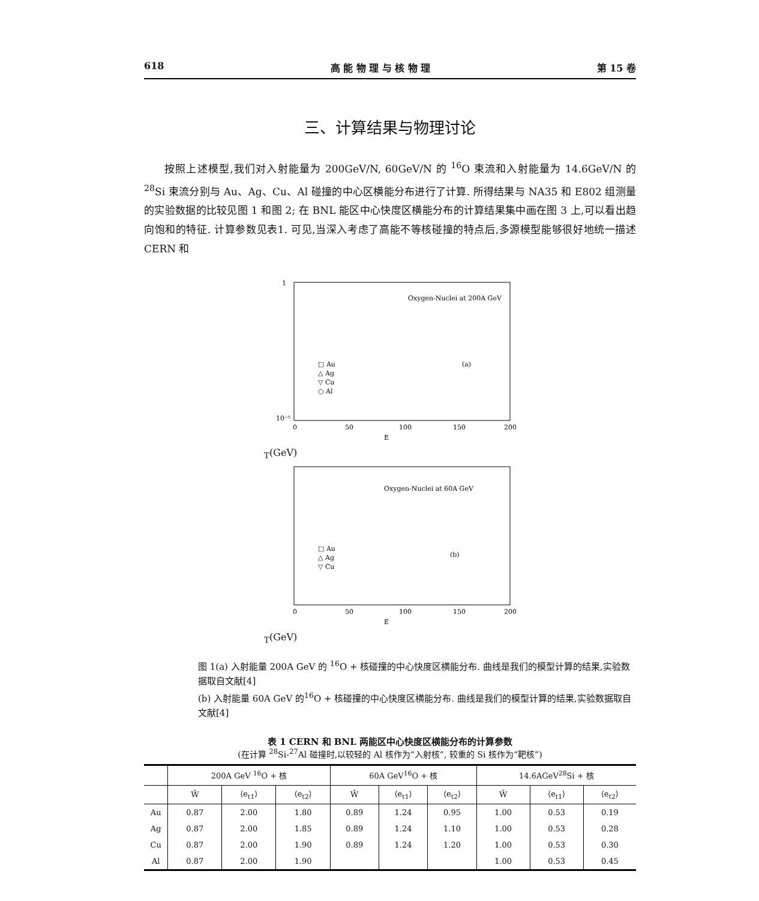618 高 能 物 理 与 核 物 理 第 15 卷
三、计算结果与物理讨论
按照上述模型,我们对入射能量为 200GeV/N, 60GeV/N 的 <sup>16</sup>O 束流和入射能量为 14.6GeV/N 的 <sup>28</sup>Si 束流分别与 Au、Ag、Cu、Al 碰撞的中心区横能分布进行了计算. 所得结果与 NA35 和 E802 组测量的实验数据的比较见图 1 和图 2; 在 BNL 能区中心快度区横能分布的计算结果集中画在图 3 上,可以看出趋向饱和的特征. 计算参数见表1. 可见,当深入考虑了高能不等核碰撞的特点后,多源模型能够很好地统一描述 CERN 和
Oxygen-Nuclei at 200A GeV
(a)
□ Au
△ Ag
▽ Cu
○ Al
1
10⁻⁵
0
50
100
150
200
ET(GeV)
Oxygen-Nuclei at 60A GeV
(b)
□ Au
△ Ag
▽ Cu
0
50
100
150
200
ET(GeV)
图 1(a) 入射能量 200A GeV 的 <sup>16</sup>O + 核碰撞的中心快度区横能分布. 曲线是我们的模型计算的结果,实验数据取自文献[4]
(b) 入射能量 60A GeV 的<sup>16</sup>O + 核碰撞的中心快度区横能分布. 曲线是我们的模型计算的结果,实验数据取自文献[4]
表 1 CERN 和 BNL 两能区中心快度区横能分布的计算参数
(在计算 <sup>28</sup>Si-<sup>27</sup>Al 碰撞时,以较轻的 Al 核作为“入射核”, 较重的 Si 核作为“靶核”)
| | 200A GeV <sup>16</sup>O + 核 | | | 60A GeV<sup>16</sup>O + 核 | | | 14.6AGeV<sup>28</sup>Si + 核 | | |
| --- | --- | --- | --- | --- | --- | --- | --- | --- | --- |
| | W̄ | ⟨e<sub>t1</sub>⟩ | ⟨e<sub>t2</sub>⟩ | W̄ | ⟨e<sub>t1</sub>⟩ | ⟨e<sub>t2</sub>⟩ | W̄ | ⟨e<sub>t1</sub>⟩ | ⟨e<sub>t2</sub>⟩ |
| Au | 0.87 | 2.00 | 1.80 | 0.89 | 1.24 | 0.95 | 1.00 | 0.53 | 0.19 |
| Ag | 0.87 | 2.00 | 1.85 | 0.89 | 1.24 | 1.10 | 1.00 | 0.53 | 0.28 |
| Cu | 0.87 | 2.00 | 1.90 | 0.89 | 1.24 | 1.20 | 1.00 | 0.53 | 0.30 |
| Al | 0.87 | 2.00 | 1.90 | | | | 1.00 | 0.53 | 0.45 |